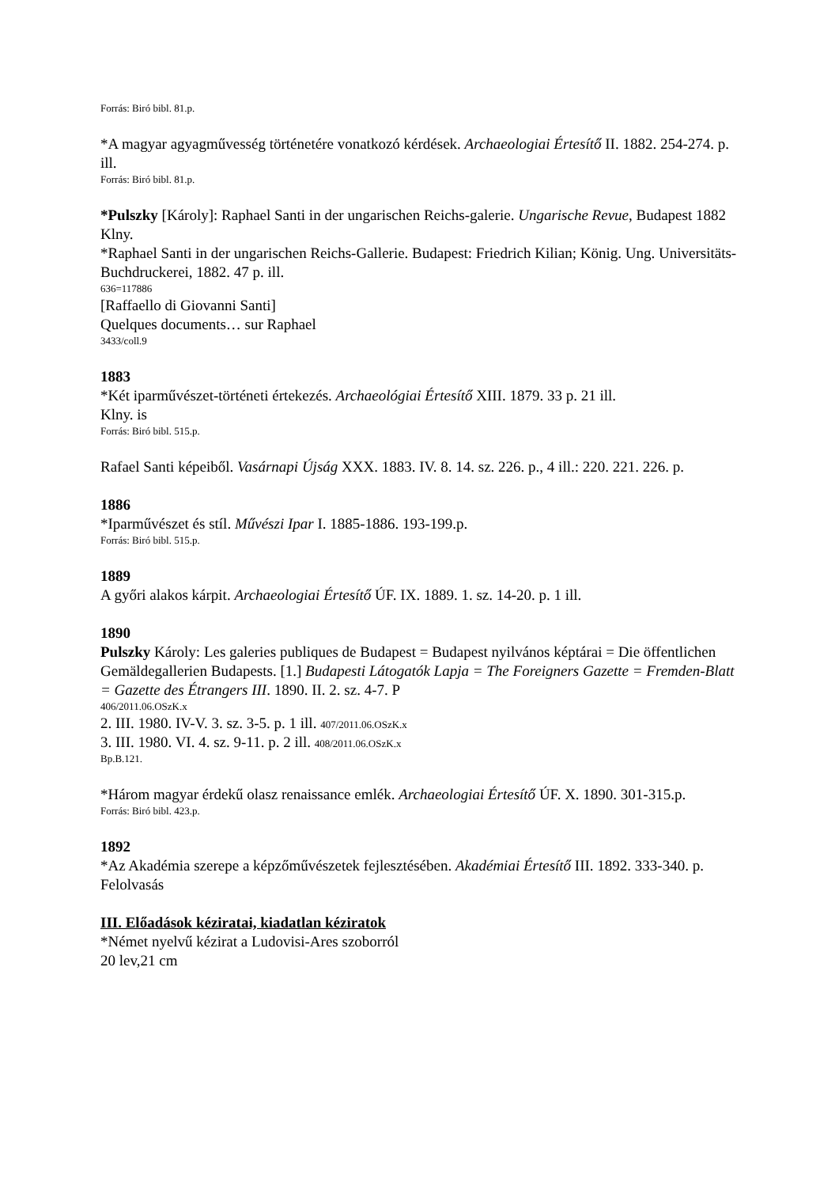Forrás: Biró bibl. 81.p.
*A magyar agyagművesség történetére vonatkozó kérdések. Archaeologiai Értesítő II. 1882. 254-274. p. ill.
Forrás: Biró bibl. 81.p.
*Pulszky [Károly]: Raphael Santi in der ungarischen Reichs-galerie. Ungarische Revue, Budapest 1882
Klny.
*Raphael Santi in der ungarischen Reichs-Gallerie. Budapest: Friedrich Kilian; König. Ung. Universitäts-Buchdruckerei, 1882. 47 p. ill.
636=117886
[Raffaello di Giovanni Santi]
Quelques documents… sur Raphael
3433/coll.9
1883
*Két iparművészet-történeti értekezés. Archaeológiai Értesítő XIII. 1879. 33 p. 21 ill.
Klny. is
Forrás: Biró bibl. 515.p.
Rafael Santi képeiből. Vasárnapi Újság XXX. 1883. IV. 8. 14. sz. 226. p., 4 ill.: 220. 221. 226. p.
1886
*Iparművészet és stíl. Művészi Ipar I. 1885-1886. 193-199.p.
Forrás: Biró bibl. 515.p.
1889
A győri alakos kárpit. Archaeologiai Értesítő ÚF. IX. 1889. 1. sz. 14-20. p. 1 ill.
1890
Pulszky Károly: Les galeries publiques de Budapest = Budapest nyilvános képtárai = Die öffentlichen Gemäldegallerien Budapests. [1.] Budapesti Látogatók Lapja = The Foreigners Gazette = Fremden-Blatt = Gazette des Étrangers III. 1890. II. 2. sz. 4-7. P
406/2011.06.OSzK.x
2. III. 1980. IV-V. 3. sz. 3-5. p. 1 ill. 407/2011.06.OSzK.x
3. III. 1980. VI. 4. sz. 9-11. p. 2 ill. 408/2011.06.OSzK.x
Bp.B.121.
*Három magyar érdekű olasz renaissance emlék. Archaeologiai Értesítő ÚF. X. 1890. 301-315.p.
Forrás: Biró bibl. 423.p.
1892
*Az Akadémia szerepe a képzőművészetek fejlesztésében. Akadémiai Értesítő III. 1892. 333-340. p.
Felolvasás
III. Előadások kéziratai, kiadatlan kéziratok
*Német nyelvű kézirat a Ludovisi-Ares szoborról
20 lev,21 cm